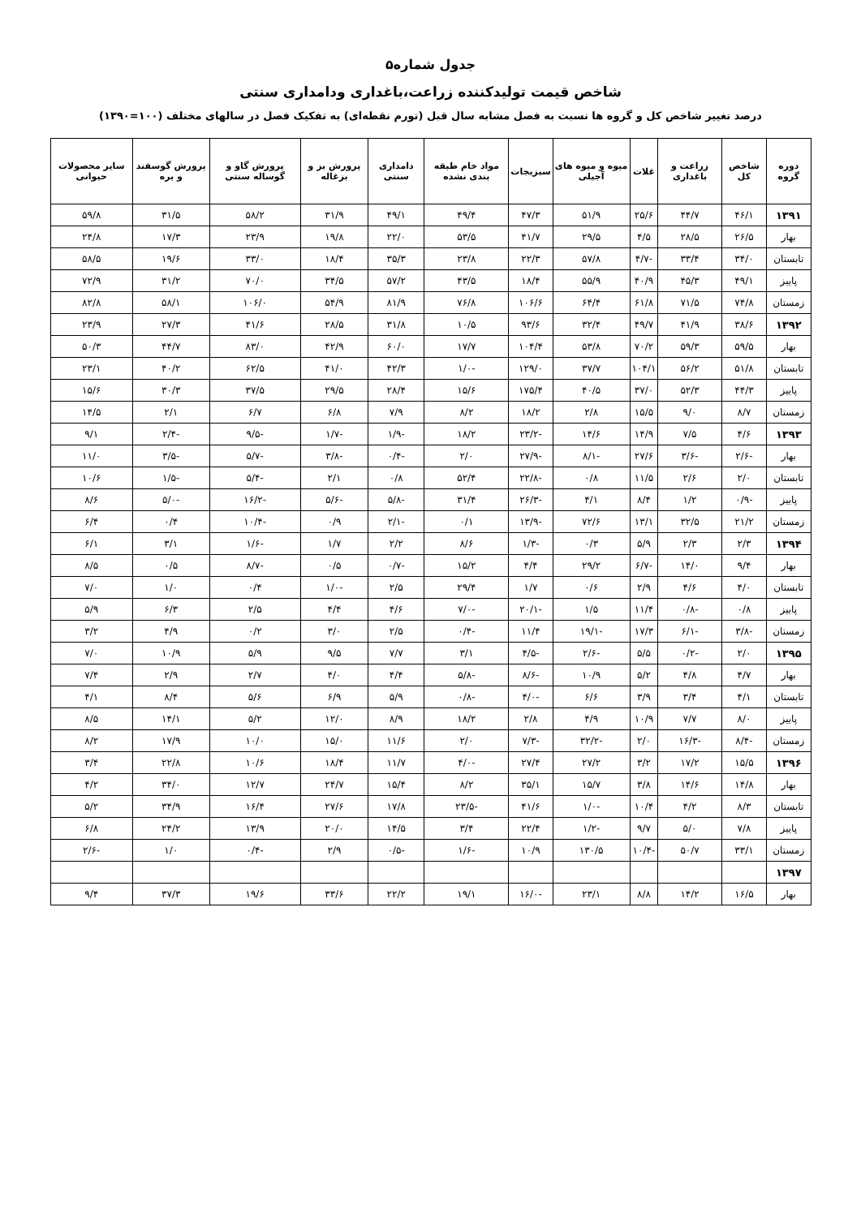جدول شماره۵
شاخص قیمت تولیدکننده زراعت،باغداری ودامداری سنتی
درصد تغییر شاخص کل و گروه ها نسبت به فصل مشابه سال قبل (تورم نقطه‌ای) به تفکیک فصل در سالهای مختلف (۱۰۰=۱۳۹۰)
| دوره گروه | شاخص کل | زراعت و باغداری | غلات | میوه و میوه های آجیلی | سبزیجات | مواد خام طبقه بندی نشده | دامداری سنتی | پرورش بز و بزغاله | پرورش گاو و گوساله سنتی | پرورش گوسفند و بره | سایر محصولات حیوانی |
| --- | --- | --- | --- | --- | --- | --- | --- | --- | --- | --- | --- |
| ۱۳۹۱ | ۴۶/۱ | ۴۴/۷ | ۲۵/۶ | ۵۱/۹ | ۴۷/۳ | ۴۹/۴ | ۴۹/۱ | ۳۱/۹ | ۵۸/۲ | ۳۱/۵ | ۵۹/۸ |
| بهار | ۲۶/۵ | ۲۸/۵ | ۴/۵ | ۲۹/۵ | ۴۱/۷ | ۵۳/۵ | ۲۲/۰ | ۱۹/۸ | ۲۳/۹ | ۱۷/۳ | ۲۴/۸ |
| تابستان | ۳۴/۰ | ۳۳/۴ | -۴/۷ | ۵۷/۸ | ۲۲/۳ | ۲۳/۸ | ۳۵/۳ | ۱۸/۴ | ۳۳/۰ | ۱۹/۶ | ۵۸/۵ |
| پاییز | ۴۹/۱ | ۴۵/۳ | ۴۰/۹ | ۵۵/۹ | ۱۸/۴ | ۴۳/۵ | ۵۷/۲ | ۳۴/۵ | ۷۰/۰ | ۳۱/۲ | ۷۲/۹ |
| زمستان | ۷۴/۸ | ۷۱/۵ | ۶۱/۸ | ۶۴/۴ | ۱۰۶/۶ | ۷۶/۸ | ۸۱/۹ | ۵۴/۹ | ۱۰۶/۰ | ۵۸/۱ | ۸۲/۸ |
| ۱۳۹۲ | ۳۸/۶ | ۴۱/۹ | ۴۹/۷ | ۳۲/۴ | ۹۳/۶ | ۱۰/۵ | ۳۱/۸ | ۲۸/۵ | ۴۱/۶ | ۲۷/۳ | ۲۳/۹ |
| بهار | ۵۹/۵ | ۵۹/۳ | ۷۰/۲ | ۵۳/۸ | ۱۰۴/۴ | ۱۷/۷ | ۶۰/۰ | ۴۲/۹ | ۸۳/۰ | ۴۴/۷ | ۵۰/۳ |
| تابستان | ۵۱/۸ | ۵۶/۲ | ۱۰۴/۱ | ۳۷/۷ | ۱۲۹/۰ | -۱/۰ | ۴۲/۳ | ۴۱/۰ | ۶۲/۵ | ۴۰/۲ | ۲۳/۱ |
| پاییز | ۴۴/۳ | ۵۲/۳ | ۳۷/۰ | ۴۰/۵ | ۱۷۵/۴ | ۱۵/۶ | ۲۸/۴ | ۲۹/۵ | ۳۷/۵ | ۳۰/۳ | ۱۵/۶ |
| زمستان | ۸/۷ | ۹/۰ | ۱۵/۵ | ۲/۸ | ۱۸/۲ | ۸/۲ | ۷/۹ | ۶/۸ | ۶/۷ | ۲/۱ | ۱۴/۵ |
| ۱۳۹۳ | ۴/۶ | ۷/۵ | ۱۴/۹ | ۱۴/۶ | -۲۳/۲ | ۱۸/۲ | -۱/۹ | -۱/۷ | -۹/۵ | -۲/۴ | ۹/۱ |
| بهار | -۲/۶ | -۳/۶ | ۲۷/۶ | -۸/۱ | -۲۷/۹ | ۲/۰ | -۰/۴ | -۳/۸ | -۵/۷ | -۳/۵ | ۱۱/۰ |
| تابستان | ۲/۰ | ۲/۶ | ۱۱/۵ | ۰/۸ | -۲۲/۸ | ۵۲/۴ | ۰/۸ | ۲/۱ | -۵/۴ | -۱/۵ | ۱۰/۶ |
| پاییز | -۰/۹ | ۱/۲ | ۸/۴ | ۴/۱ | -۲۶/۳ | ۳۱/۴ | -۵/۸ | -۵/۶ | -۱۶/۲ | -۵/۰ | ۸/۶ |
| زمستان | ۲۱/۲ | ۳۲/۵ | ۱۳/۱ | ۷۲/۶ | -۱۳/۹ | ۰/۱ | -۲/۱ | ۰/۹ | -۱۰/۴ | ۰/۴ | ۶/۴ |
| ۱۳۹۴ | ۲/۳ | ۲/۳ | ۵/۹ | ۰/۳ | -۱/۳ | ۸/۶ | ۲/۲ | ۱/۷ | -۱/۶ | ۳/۱ | ۶/۱ |
| بهار | ۹/۴ | ۱۴/۰ | -۶/۷ | ۲۹/۲ | ۴/۴ | ۱۵/۲ | -۰/۷ | ۰/۵ | -۸/۷ | ۰/۵ | ۸/۵ |
| تابستان | ۴/۰ | ۴/۶ | ۲/۹ | ۰/۶ | ۱/۷ | ۲۹/۴ | ۲/۵ | -۱/۰ | ۰/۴ | ۱/۰ | ۷/۰ |
| پاییز | ۰/۸ | -۰/۸ | ۱۱/۴ | ۱/۵ | -۲۰/۱ | -۷/۰ | ۴/۶ | ۴/۴ | ۲/۵ | ۶/۳ | ۵/۹ |
| زمستان | -۳/۸ | -۶/۱ | ۱۷/۳ | -۱۹/۱ | ۱۱/۴ | -۰/۴ | ۲/۵ | ۳/۰ | ۰/۲ | ۴/۹ | ۳/۲ |
| ۱۳۹۵ | ۲/۰ | -۰/۲ | ۵/۵ | -۲/۶ | -۴/۵ | ۳/۱ | ۷/۷ | ۹/۵ | ۵/۹ | ۱۰/۹ | ۷/۰ |
| بهار | ۴/۷ | ۴/۸ | ۵/۲ | ۱۰/۹ | -۸/۶ | -۵/۸ | ۴/۴ | ۴/۰ | ۲/۷ | ۲/۹ | ۷/۴ |
| تابستان | ۴/۱ | ۳/۴ | ۳/۹ | ۶/۶ | -۴/۰ | -۰/۸ | ۵/۹ | ۶/۹ | ۵/۶ | ۸/۴ | ۴/۱ |
| پاییز | ۸/۰ | ۷/۷ | ۱۰/۹ | ۴/۹ | ۲/۸ | ۱۸/۲ | ۸/۹ | ۱۲/۰ | ۵/۲ | ۱۴/۱ | ۸/۵ |
| زمستان | -۸/۴ | -۱۶/۳ | ۲/۰ | -۳۲/۲ | -۷/۳ | ۲/۰ | ۱۱/۶ | ۱۵/۰ | ۱۰/۰ | ۱۷/۹ | ۸/۲ |
| ۱۳۹۶ | ۱۵/۵ | ۱۷/۲ | ۳/۲ | ۲۷/۲ | ۲۷/۴ | -۴/۰ | ۱۱/۷ | ۱۸/۴ | ۱۰/۶ | ۲۲/۸ | ۳/۴ |
| بهار | ۱۴/۸ | ۱۴/۶ | ۳/۸ | ۱۵/۷ | ۳۵/۱ | ۸/۲ | ۱۵/۴ | ۲۴/۷ | ۱۲/۷ | ۳۴/۰ | ۴/۲ |
| تابستان | ۸/۳ | ۴/۲ | ۱۰/۴ | -۱/۰ | ۴۱/۶ | -۲۳/۵ | ۱۷/۸ | ۲۷/۶ | ۱۶/۴ | ۳۴/۹ | ۵/۲ |
| پاییز | ۷/۸ | ۵/۰ | ۹/۷ | -۱/۲ | ۲۲/۴ | ۳/۴ | ۱۴/۵ | ۲۰/۰ | ۱۳/۹ | ۲۴/۲ | ۶/۸ |
| زمستان | ۳۳/۱ | ۵۰/۷ | -۱۰/۴ | ۱۳۰/۵ | ۱۰/۹ | -۱/۶ | -۰/۵ | ۲/۹ | -۰/۴ | ۱/۰ | -۲/۶ |
| ۱۳۹۷ | | | | | | | | | | | |
| بهار | ۱۶/۵ | ۱۴/۲ | ۸/۸ | ۲۳/۱ | -۱۶/۰ | ۱۹/۱ | ۲۲/۲ | ۳۳/۶ | ۱۹/۶ | ۳۷/۳ | ۹/۴ |